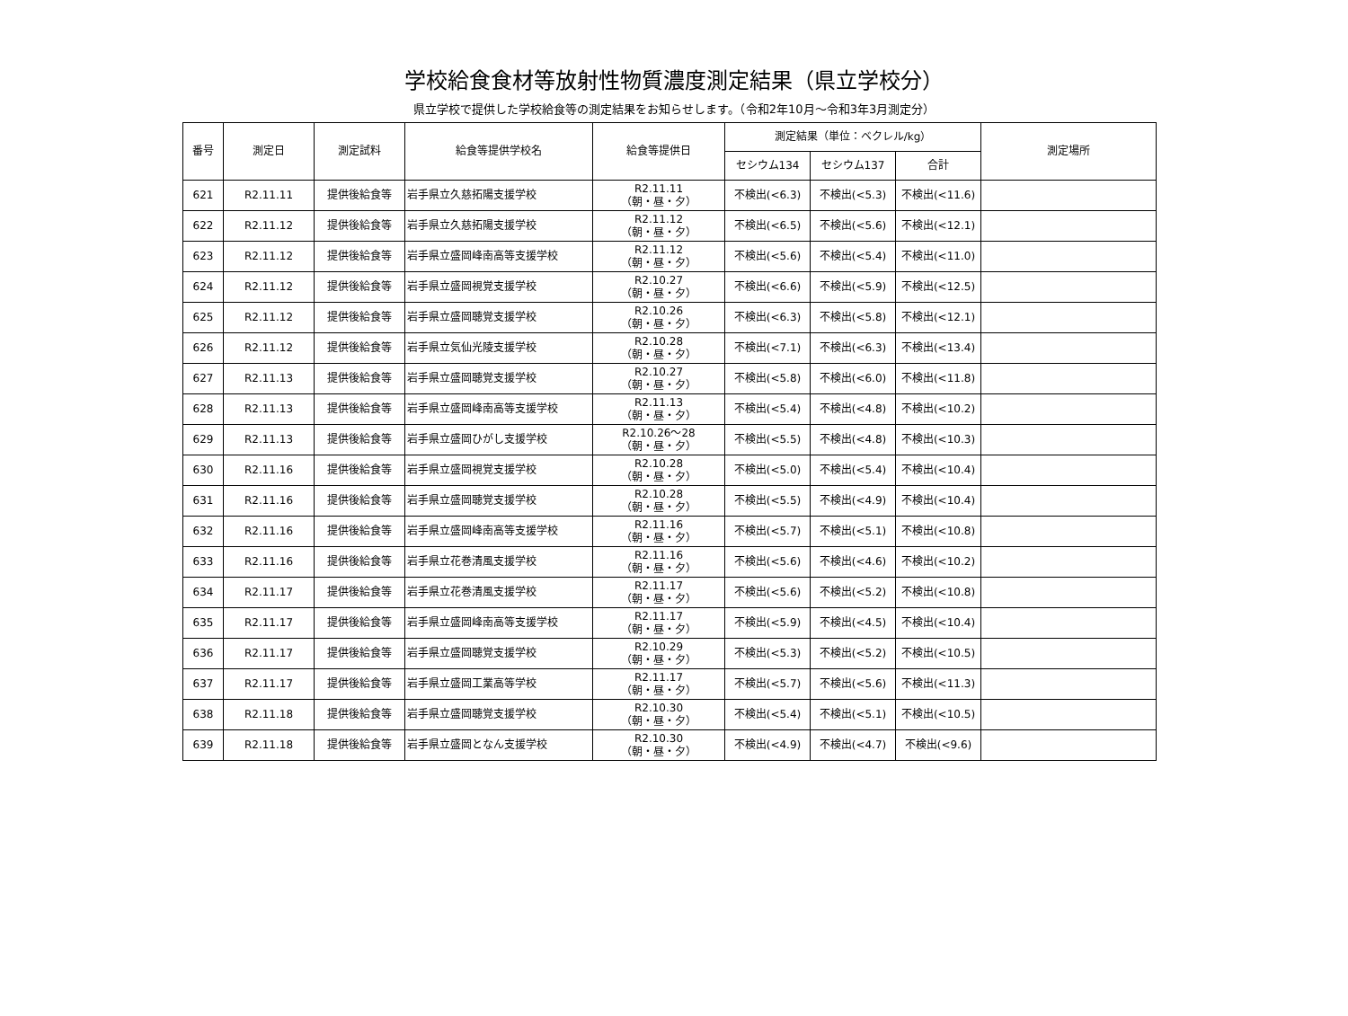学校給食食材等放射性物質濃度測定結果（県立学校分）
県立学校で提供した学校給食等の測定結果をお知らせします。（令和2年10月～令和3年3月測定分）
| 番号 | 測定日 | 測定試料 | 給食等提供学校名 | 給食等提供日 | 測定結果（単位：ベクレル/kg） | | | 測定場所 |
| --- | --- | --- | --- | --- | --- | --- | --- | --- |
| | | | | | セシウム134 | セシウム137 | 合計 | |
| 621 | R2.11.11 | 提供後給食等 | 岩手県立久慈拓陽支援学校 | R2.11.11 （朝・昼・夕） | 不検出(<6.3) | 不検出(<5.3) | 不検出(<11.6) | |
| 622 | R2.11.12 | 提供後給食等 | 岩手県立久慈拓陽支援学校 | R2.11.12 （朝・昼・夕） | 不検出(<6.5) | 不検出(<5.6) | 不検出(<12.1) | |
| 623 | R2.11.12 | 提供後給食等 | 岩手県立盛岡峰南高等支援学校 | R2.11.12 （朝・昼・夕） | 不検出(<5.6) | 不検出(<5.4) | 不検出(<11.0) | |
| 624 | R2.11.12 | 提供後給食等 | 岩手県立盛岡視覚支援学校 | R2.10.27 （朝・昼・夕） | 不検出(<6.6) | 不検出(<5.9) | 不検出(<12.5) | |
| 625 | R2.11.12 | 提供後給食等 | 岩手県立盛岡聴覚支援学校 | R2.10.26 （朝・昼・夕） | 不検出(<6.3) | 不検出(<5.8) | 不検出(<12.1) | |
| 626 | R2.11.12 | 提供後給食等 | 岩手県立気仙光陵支援学校 | R2.10.28 （朝・昼・夕） | 不検出(<7.1) | 不検出(<6.3) | 不検出(<13.4) | |
| 627 | R2.11.13 | 提供後給食等 | 岩手県立盛岡聴覚支援学校 | R2.10.27 （朝・昼・夕） | 不検出(<5.8) | 不検出(<6.0) | 不検出(<11.8) | |
| 628 | R2.11.13 | 提供後給食等 | 岩手県立盛岡峰南高等支援学校 | R2.11.13 （朝・昼・夕） | 不検出(<5.4) | 不検出(<4.8) | 不検出(<10.2) | |
| 629 | R2.11.13 | 提供後給食等 | 岩手県立盛岡ひがし支援学校 | R2.10.26～28 （朝・昼・夕） | 不検出(<5.5) | 不検出(<4.8) | 不検出(<10.3) | |
| 630 | R2.11.16 | 提供後給食等 | 岩手県立盛岡視覚支援学校 | R2.10.28 （朝・昼・夕） | 不検出(<5.0) | 不検出(<5.4) | 不検出(<10.4) | |
| 631 | R2.11.16 | 提供後給食等 | 岩手県立盛岡聴覚支援学校 | R2.10.28 （朝・昼・夕） | 不検出(<5.5) | 不検出(<4.9) | 不検出(<10.4) | |
| 632 | R2.11.16 | 提供後給食等 | 岩手県立盛岡峰南高等支援学校 | R2.11.16 （朝・昼・夕） | 不検出(<5.7) | 不検出(<5.1) | 不検出(<10.8) | |
| 633 | R2.11.16 | 提供後給食等 | 岩手県立花巻清風支援学校 | R2.11.16 （朝・昼・夕） | 不検出(<5.6) | 不検出(<4.6) | 不検出(<10.2) | |
| 634 | R2.11.17 | 提供後給食等 | 岩手県立花巻清風支援学校 | R2.11.17 （朝・昼・夕） | 不検出(<5.6) | 不検出(<5.2) | 不検出(<10.8) | |
| 635 | R2.11.17 | 提供後給食等 | 岩手県立盛岡峰南高等支援学校 | R2.11.17 （朝・昼・夕） | 不検出(<5.9) | 不検出(<4.5) | 不検出(<10.4) | |
| 636 | R2.11.17 | 提供後給食等 | 岩手県立盛岡聴覚支援学校 | R2.10.29 （朝・昼・夕） | 不検出(<5.3) | 不検出(<5.2) | 不検出(<10.5) | |
| 637 | R2.11.17 | 提供後給食等 | 岩手県立盛岡工業高等学校 | R2.11.17 （朝・昼・夕） | 不検出(<5.7) | 不検出(<5.6) | 不検出(<11.3) | |
| 638 | R2.11.18 | 提供後給食等 | 岩手県立盛岡聴覚支援学校 | R2.10.30 （朝・昼・夕） | 不検出(<5.4) | 不検出(<5.1) | 不検出(<10.5) | |
| 639 | R2.11.18 | 提供後給食等 | 岩手県立盛岡となん支援学校 | R2.10.30 （朝・昼・夕） | 不検出(<4.9) | 不検出(<4.7) | 不検出(<9.6) | |